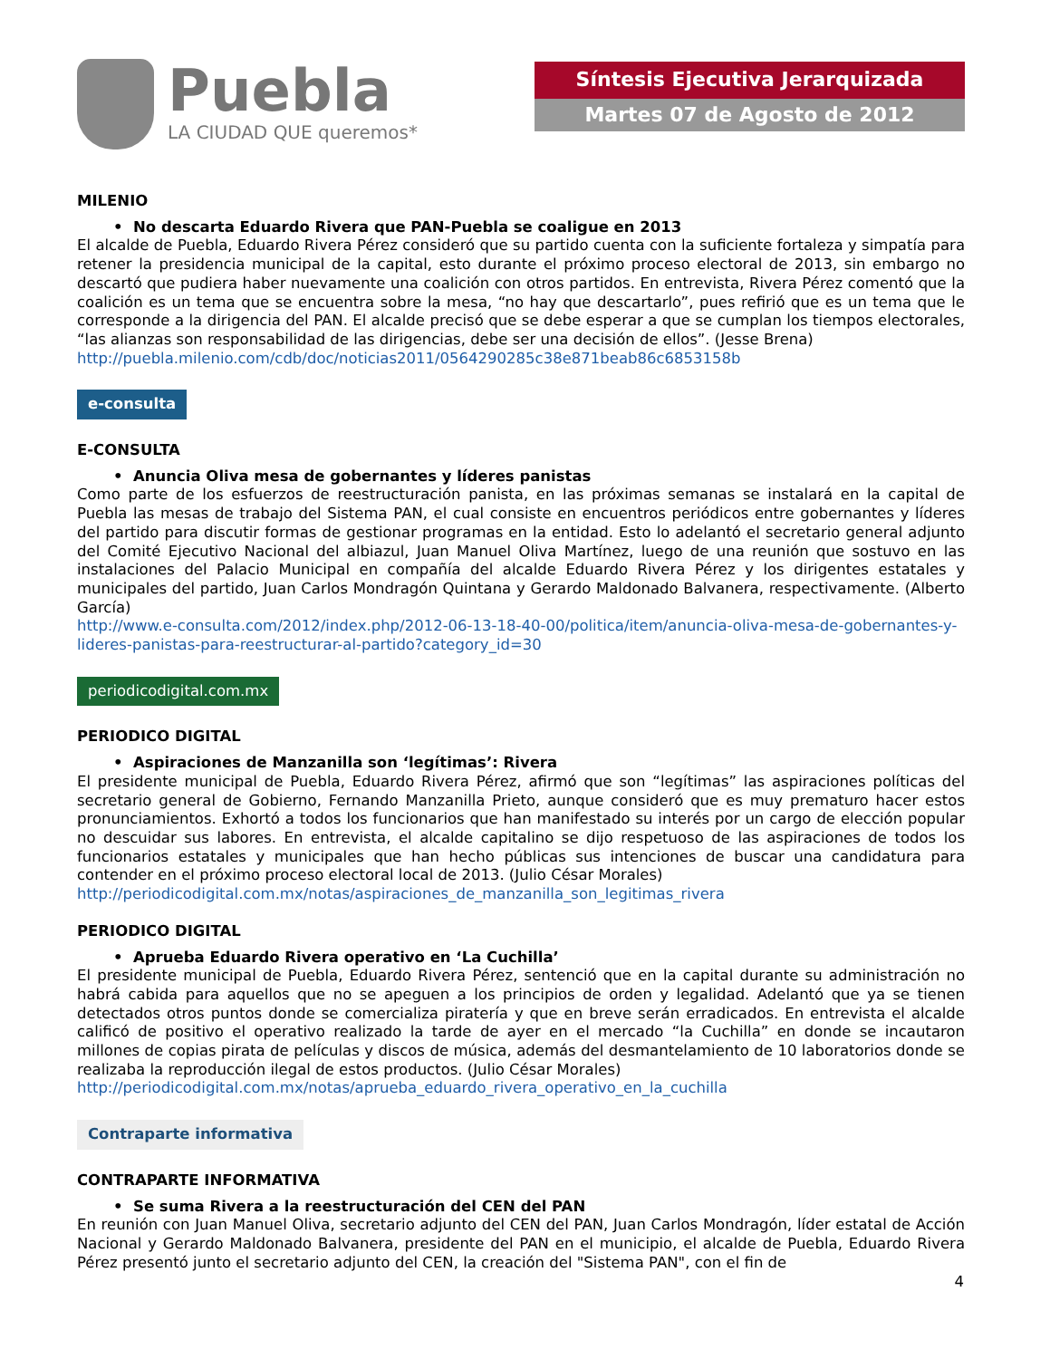Puebla
LA CIUDAD QUE queremos*
Síntesis Ejecutiva Jerarquizada
Martes 07 de Agosto de 2012
MILENIO
• No descarta Eduardo Rivera que PAN-Puebla se coaligue en 2013
El alcalde de Puebla, Eduardo Rivera Pérez consideró que su partido cuenta con la suficiente fortaleza y simpatía para retener la presidencia municipal de la capital, esto durante el próximo proceso electoral de 2013, sin embargo no descartó que pudiera haber nuevamente una coalición con otros partidos. En entrevista, Rivera Pérez comentó que la coalición es un tema que se encuentra sobre la mesa, “no hay que descartarlo”, pues refirió que es un tema que le corresponde a la dirigencia del PAN. El alcalde precisó que se debe esperar a que se cumplan los tiempos electorales, “las alianzas son responsabilidad de las dirigencias, debe ser una decisión de ellos”. (Jesse Brena)
http://puebla.milenio.com/cdb/doc/noticias2011/0564290285c38e871beab86c6853158b
e-consulta
E-CONSULTA
• Anuncia Oliva mesa de gobernantes y líderes panistas
Como parte de los esfuerzos de reestructuración panista, en las próximas semanas se instalará en la capital de Puebla las mesas de trabajo del Sistema PAN, el cual consiste en encuentros periódicos entre gobernantes y líderes del partido para discutir formas de gestionar programas en la entidad. Esto lo adelantó el secretario general adjunto del Comité Ejecutivo Nacional del albiazul, Juan Manuel Oliva Martínez, luego de una reunión que sostuvo en las instalaciones del Palacio Municipal en compañía del alcalde Eduardo Rivera Pérez y los dirigentes estatales y municipales del partido, Juan Carlos Mondragón Quintana y Gerardo Maldonado Balvanera, respectivamente. (Alberto García)
http://www.e-consulta.com/2012/index.php/2012-06-13-18-40-00/politica/item/anuncia-oliva-mesa-de-gobernantes-y-lideres-panistas-para-reestructurar-al-partido?category_id=30
periodicodigital.com.mx
PERIODICO DIGITAL
• Aspiraciones de Manzanilla son ‘legítimas’: Rivera
El presidente municipal de Puebla, Eduardo Rivera Pérez, afirmó que son “legítimas” las aspiraciones políticas del secretario general de Gobierno, Fernando Manzanilla Prieto, aunque consideró que es muy prematuro hacer estos pronunciamientos. Exhortó a todos los funcionarios que han manifestado su interés por un cargo de elección popular no descuidar sus labores. En entrevista, el alcalde capitalino se dijo respetuoso de las aspiraciones de todos los funcionarios estatales y municipales que han hecho públicas sus intenciones de buscar una candidatura para contender en el próximo proceso electoral local de 2013. (Julio César Morales)
http://periodicodigital.com.mx/notas/aspiraciones_de_manzanilla_son_legitimas_rivera
PERIODICO DIGITAL
• Aprueba Eduardo Rivera operativo en ‘La Cuchilla’
El presidente municipal de Puebla, Eduardo Rivera Pérez, sentenció que en la capital durante su administración no habrá cabida para aquellos que no se apeguen a los principios de orden y legalidad. Adelantó que ya se tienen detectados otros puntos donde se comercializa piratería y que en breve serán erradicados. En entrevista el alcalde calificó de positivo el operativo realizado la tarde de ayer en el mercado “la Cuchilla” en donde se incautaron millones de copias pirata de películas y discos de música, además del desmantelamiento de 10 laboratorios donde se realizaba la reproducción ilegal de estos productos. (Julio César Morales)
http://periodicodigital.com.mx/notas/aprueba_eduardo_rivera_operativo_en_la_cuchilla
Contraparte informativa
CONTRAPARTE INFORMATIVA
• Se suma Rivera a la reestructuración del CEN del PAN
En reunión con Juan Manuel Oliva, secretario adjunto del CEN del PAN, Juan Carlos Mondragón, líder estatal de Acción Nacional y Gerardo Maldonado Balvanera, presidente del PAN en el municipio, el alcalde de Puebla, Eduardo Rivera Pérez presentó junto el secretario adjunto del CEN, la creación del "Sistema PAN", con el fin de
4